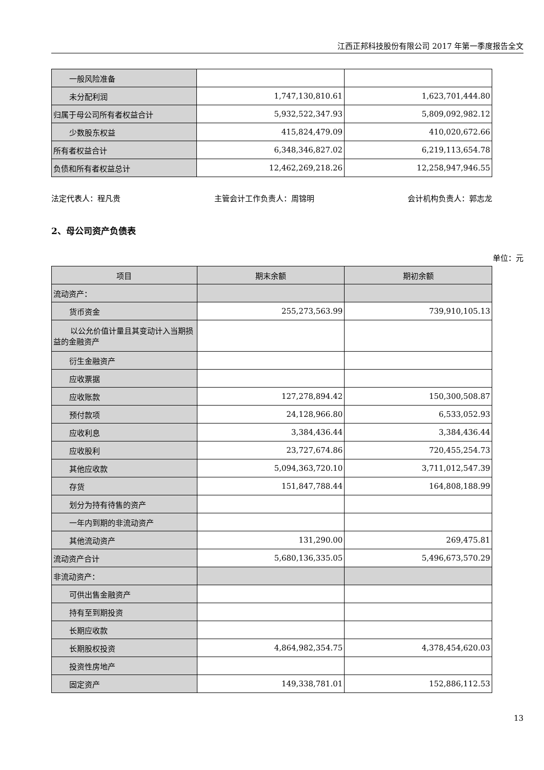江西正邦科技股份有限公司 2017 年第一季度报告全文
| 一般风险准备 | | |
| 未分配利润 | 1,747,130,810.61 | 1,623,701,444.80 |
| 归属于母公司所有者权益合计 | 5,932,522,347.93 | 5,809,092,982.12 |
| 少数股东权益 | 415,824,479.09 | 410,020,672.66 |
| 所有者权益合计 | 6,348,346,827.02 | 6,219,113,654.78 |
| 负债和所有者权益总计 | 12,462,269,218.26 | 12,258,947,946.55 |
法定代表人：程凡贵 主管会计工作负责人：周锦明 会计机构负责人：郭志龙
2、母公司资产负债表
单位：元
| 项目 | 期末余额 | 期初余额 |
| --- | --- | --- |
| 流动资产： | | |
| 货币资金 | 255,273,563.99 | 739,910,105.13 |
| 以公允价值计量且其变动计入当期损益的金融资产 | | |
| 衍生金融资产 | | |
| 应收票据 | | |
| 应收账款 | 127,278,894.42 | 150,300,508.87 |
| 预付款项 | 24,128,966.80 | 6,533,052.93 |
| 应收利息 | 3,384,436.44 | 3,384,436.44 |
| 应收股利 | 23,727,674.86 | 720,455,254.73 |
| 其他应收款 | 5,094,363,720.10 | 3,711,012,547.39 |
| 存货 | 151,847,788.44 | 164,808,188.99 |
| 划分为持有待售的资产 | | |
| 一年内到期的非流动资产 | | |
| 其他流动资产 | 131,290.00 | 269,475.81 |
| 流动资产合计 | 5,680,136,335.05 | 5,496,673,570.29 |
| 非流动资产： | | |
| 可供出售金融资产 | | |
| 持有至到期投资 | | |
| 长期应收款 | | |
| 长期股权投资 | 4,864,982,354.75 | 4,378,454,620.03 |
| 投资性房地产 | | |
| 固定资产 | 149,338,781.01 | 152,886,112.53 |
13